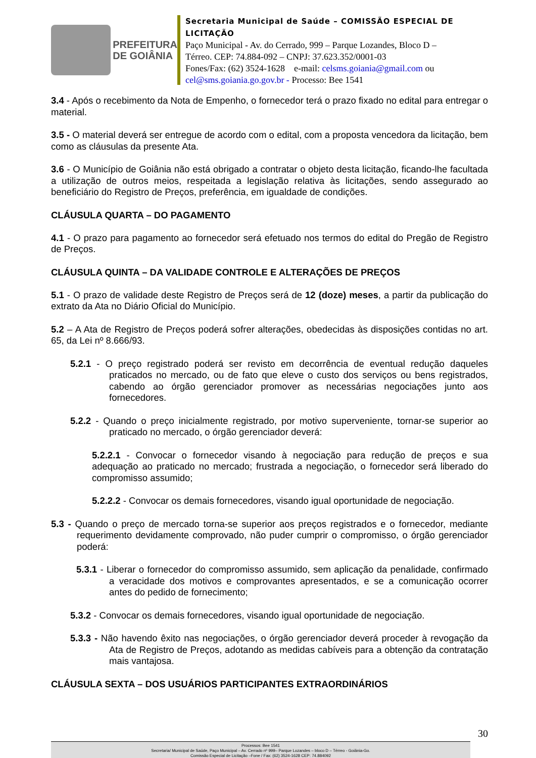PREFEITURA
DE GOIÂNIA
Secretaria Municipal de Saúde – COMISSÃO ESPECIAL DE LICITAÇÃO
Paço Municipal - Av. do Cerrado, 999 – Parque Lozandes, Bloco D –
Térreo. CEP: 74.884-092 – CNPJ: 37.623.352/0001-03
Fones/Fax: (62) 3524-1628 e-mail: celsms.goiania@gmail.com ou
cel@sms.goiania.go.gov.br - Processo: Bee 1541
3.4 - Após o recebimento da Nota de Empenho, o fornecedor terá o prazo fixado no edital para entregar o material.
3.5 - O material deverá ser entregue de acordo com o edital, com a proposta vencedora da licitação, bem como as cláusulas da presente Ata.
3.6 - O Município de Goiânia não está obrigado a contratar o objeto desta licitação, ficando-lhe facultada a utilização de outros meios, respeitada a legislação relativa às licitações, sendo assegurado ao beneficiário do Registro de Preços, preferência, em igualdade de condições.
CLÁUSULA QUARTA – DO PAGAMENTO
4.1 - O prazo para pagamento ao fornecedor será efetuado nos termos do edital do Pregão de Registro de Preços.
CLÁUSULA QUINTA – DA VALIDADE CONTROLE E ALTERAÇÕES DE PREÇOS
5.1 - O prazo de validade deste Registro de Preços será de 12 (doze) meses, a partir da publicação do extrato da Ata no Diário Oficial do Município.
5.2 – A Ata de Registro de Preços poderá sofrer alterações, obedecidas às disposições contidas no art. 65, da Lei nº 8.666/93.
5.2.1 - O preço registrado poderá ser revisto em decorrência de eventual redução daqueles praticados no mercado, ou de fato que eleve o custo dos serviços ou bens registrados, cabendo ao órgão gerenciador promover as necessárias negociações junto aos fornecedores.
5.2.2 - Quando o preço inicialmente registrado, por motivo superveniente, tornar-se superior ao praticado no mercado, o órgão gerenciador deverá:
5.2.2.1 - Convocar o fornecedor visando à negociação para redução de preços e sua adequação ao praticado no mercado; frustrada a negociação, o fornecedor será liberado do compromisso assumido;
5.2.2.2 - Convocar os demais fornecedores, visando igual oportunidade de negociação.
5.3 - Quando o preço de mercado torna-se superior aos preços registrados e o fornecedor, mediante requerimento devidamente comprovado, não puder cumprir o compromisso, o órgão gerenciador poderá:
5.3.1 - Liberar o fornecedor do compromisso assumido, sem aplicação da penalidade, confirmado a veracidade dos motivos e comprovantes apresentados, e se a comunicação ocorrer antes do pedido de fornecimento;
5.3.2 - Convocar os demais fornecedores, visando igual oportunidade de negociação.
5.3.3 - Não havendo êxito nas negociações, o órgão gerenciador deverá proceder à revogação da Ata de Registro de Preços, adotando as medidas cabíveis para a obtenção da contratação mais vantajosa.
CLÁUSULA SEXTA – DOS USUÁRIOS PARTICIPANTES EXTRAORDINÁRIOS
30
Processos: Bee 1541
Secretaria/ Municipal de Saúde, Paço Municipal – Av. Cerrado nº 999– Parque Lozandes – bloco D – Térreo - Goiânia-Go.
Comissão Especial de Licitação –Fone / Fax: (62) 3524-1628 CEP: 74.884092